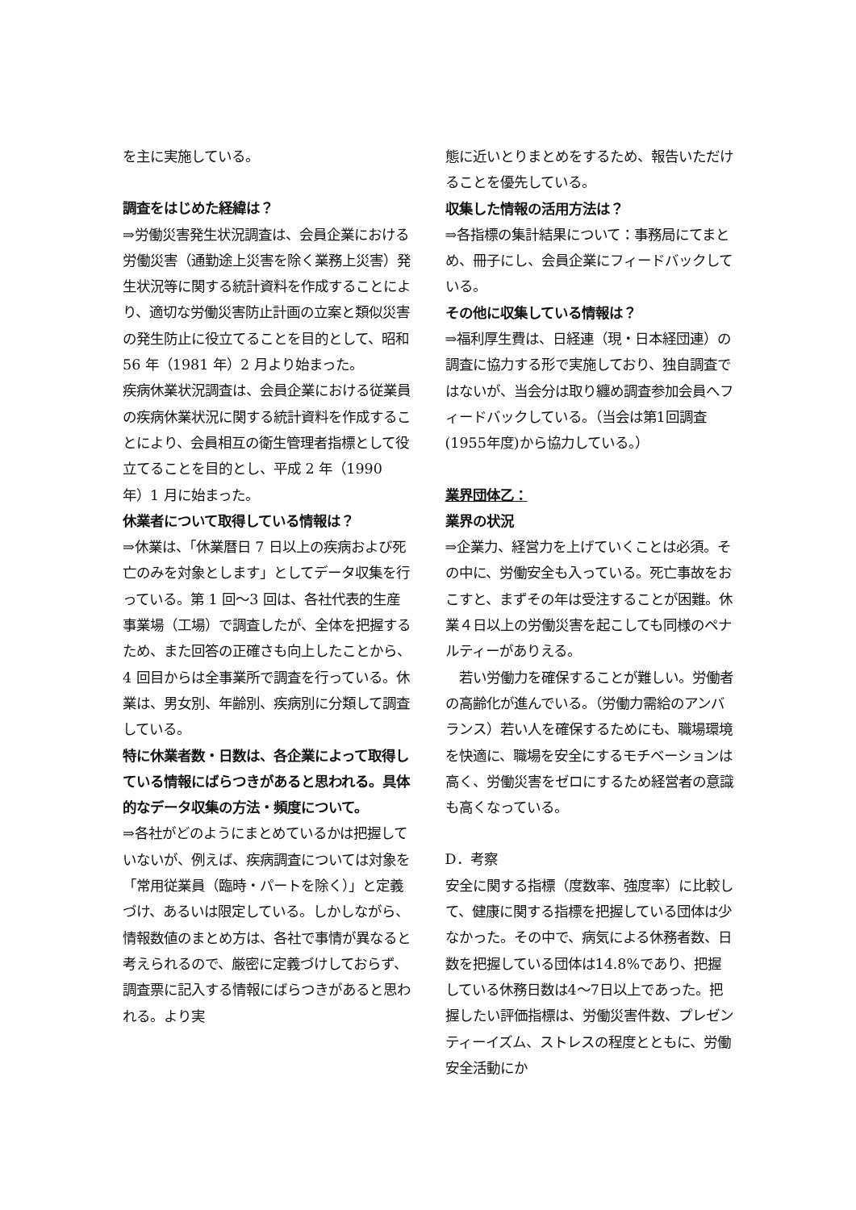を主に実施している。
調査をはじめた経緯は？
⇒労働災害発生状況調査は、会員企業における労働災害（通勤途上災害を除く業務上災害）発生状況等に関する統計資料を作成することにより、適切な労働災害防止計画の立案と類似災害の発生防止に役立てることを目的として、昭和 56 年（1981 年）2 月より始まった。
疾病休業状況調査は、会員企業における従業員の疾病休業状況に関する統計資料を作成することにより、会員相互の衛生管理者指標として役立てることを目的とし、平成 2 年（1990 年）1 月に始まった。
休業者について取得している情報は？
⇒休業は、「休業暦日 7 日以上の疾病および死亡のみを対象とします」としてデータ収集を行っている。第 1 回〜3 回は、各社代表的生産事業場（工場）で調査したが、全体を把握するため、また回答の正確さも向上したことから、4 回目からは全事業所で調査を行っている。休業は、男女別、年齢別、疾病別に分類して調査している。
特に休業者数・日数は、各企業によって取得している情報にばらつきがあると思われる。具体的なデータ収集の方法・頻度について。
⇒各社がどのようにまとめているかは把握していないが、例えば、疾病調査については対象を「常用従業員（臨時・パートを除く）」と定義づけ、あるいは限定している。しかしながら、情報数値のまとめ方は、各社で事情が異なると考えられるので、厳密に定義づけしておらず、調査票に記入する情報にばらつきがあると思われる。より実
態に近いとりまとめをするため、報告いただけることを優先している。
収集した情報の活用方法は？
⇒各指標の集計結果について：事務局にてまとめ、冊子にし、会員企業にフィードバックしている。
その他に収集している情報は？
⇒福利厚生費は、日経連（現・日本経団連）の調査に協力する形で実施しており、独自調査ではないが、当会分は取り纏め調査参加会員へフィードバックしている。（当会は第1回調査(1955年度)から協力している。）
業界団体乙：
業界の状況
⇒企業力、経営力を上げていくことは必須。その中に、労働安全も入っている。死亡事故をおこすと、まずその年は受注することが困難。休業４日以上の労働災害を起こしても同様のペナルティーがありえる。
　若い労働力を確保することが難しい。労働者の高齢化が進んでいる。（労働力需給のアンバランス）若い人を確保するためにも、職場環境を快適に、職場を安全にするモチベーションは高く、労働災害をゼロにするため経営者の意識も高くなっている。
D．考察
安全に関する指標（度数率、強度率）に比較して、健康に関する指標を把握している団体は少なかった。その中で、病気による休務者数、日数を把握している団体は14.8%であり、把握している休務日数は4〜7日以上であった。把握したい評価指標は、労働災害件数、プレゼンティーイズム、ストレスの程度とともに、労働安全活動にか